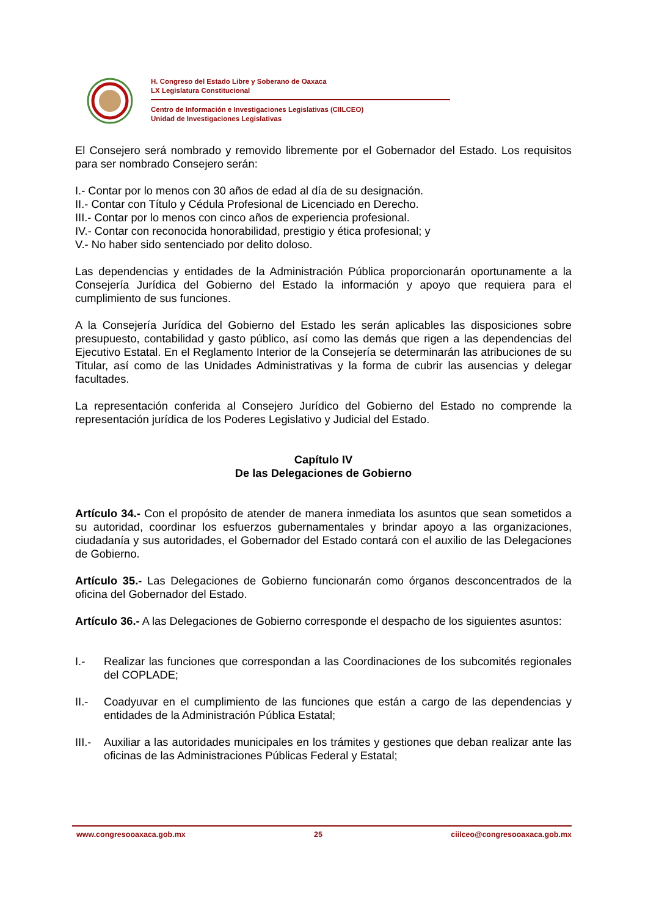H. Congreso del Estado Libre y Soberano de Oaxaca
LX Legislatura Constitucional
Centro de Información e Investigaciones Legislativas (CIILCEO)
Unidad de Investigaciones Legislativas
El Consejero será nombrado y removido libremente por el Gobernador del Estado. Los requisitos para ser nombrado Consejero serán:
I.- Contar por lo menos con 30 años de edad al día de su designación.
II.- Contar con Título y Cédula Profesional de Licenciado en Derecho.
III.- Contar por lo menos con cinco años de experiencia profesional.
IV.- Contar con reconocida honorabilidad, prestigio y ética profesional; y
V.- No haber sido sentenciado por delito doloso.
Las dependencias y entidades de la Administración Pública proporcionarán oportunamente a la Consejería Jurídica del Gobierno del Estado la información y apoyo que requiera para el cumplimiento de sus funciones.
A la Consejería Jurídica del Gobierno del Estado les serán aplicables las disposiciones sobre presupuesto, contabilidad y gasto público, así como las demás que rigen a las dependencias del Ejecutivo Estatal. En el Reglamento Interior de la Consejería se determinarán las atribuciones de su Titular, así como de las Unidades Administrativas y la forma de cubrir las ausencias y delegar facultades.
La representación conferida al Consejero Jurídico del Gobierno del Estado no comprende la representación jurídica de los Poderes Legislativo y Judicial del Estado.
Capítulo IV
De las Delegaciones de Gobierno
Artículo 34.- Con el propósito de atender de manera inmediata los asuntos que sean sometidos a su autoridad, coordinar los esfuerzos gubernamentales y brindar apoyo a las organizaciones, ciudadanía y sus autoridades, el Gobernador del Estado contará con el auxilio de las Delegaciones de Gobierno.
Artículo 35.- Las Delegaciones de Gobierno funcionarán como órganos desconcentrados de la oficina del Gobernador del Estado.
Artículo 36.- A las Delegaciones de Gobierno corresponde el despacho de los siguientes asuntos:
I.- Realizar las funciones que correspondan a las Coordinaciones de los subcomités regionales del COPLADE;
II.- Coadyuvar en el cumplimiento de las funciones que están a cargo de las dependencias y entidades de la Administración Pública Estatal;
III.- Auxiliar a las autoridades municipales en los trámites y gestiones que deban realizar ante las oficinas de las Administraciones Públicas Federal y Estatal;
www.congresooaxaca.gob.mx 25 ciilceo@congresooaxaca.gob.mx